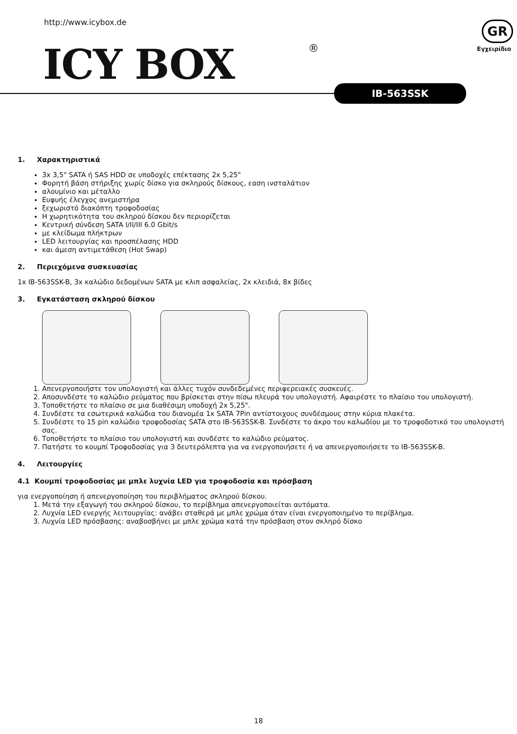http://www.icybox.de
ICY BOX ®
GR
Εγχειρίδιο
IB-563SSK
1. Χαρακτηριστικά
3x 3,5" SATA ή SAS HDD σε υποδοχές επέκτασης 2x 5,25"
Φορητή βάση στήριξης χωρίς δίσκο για σκληρούς δίσκους, εαση ινσταλάτιον
αλουμίνιο και μέταλλο
Ευφυής έλεγχος ανεμιστήρα
ξεχωριστό διακόπτη τροφοδοσίας
Η χωρητικότητα του σκληρού δίσκου δεν περιορίζεται
Κεντρική σύνδεση SATA I/II/III 6.0 Gbit/s
με κλείδωμα πλήκτρων
LED λειτουργίας και προσπέλασης HDD
και άμεση αντιμετάθεση (Hot Swap)
2. Περιεχόμενα συσκευασίας
1x IB-563SSK-B, 3x καλώδιο δεδομένων SATA με κλιπ ασφαλείας, 2x κλειδιά, 8x βίδες
3. Εγκατάσταση σκληρού δίσκου
1. Απενεργοποιήστε τον υπολογιστή και άλλες τυχόν συνδεδεμένες περιφερειακές συσκευές.
2. Αποσυνδέστε το καλώδιο ρεύματος που βρίσκεται στην πίσω πλευρά του υπολογιστή. Αφαιρέστε το πλαίσιο του υπολογιστή.
3. Τοποθετήστε το πλαίσιο σε μια διαθέσιμη υποδοχή 2x 5,25".
4. Συνδέστε τα εσωτερικά καλώδια του διανομέα 1x SATA 7Pin αντίστοιχους συνδέσμους στην κύρια πλακέτα.
5. Συνδέστε το 15 pin καλώδιο τροφοδοσίας SATA στο IB-563SSK-B. Συνδέστε το άκρο του καλωδίου με το τροφοδοτικό του υπολογιστή σας.
6. Τοποθετήστε το πλαίσιο του υπολογιστή και συνδέστε το καλώδιο ρεύματος.
7. Πατήστε το κουμπί Τροφοδοσίας για 3 δευτερόλεπτα για να ενεργοποιήσετε ή να απενεργοποιήσετε το IB-563SSK-B.
4. Λειτουργίες
4.1 Κουμπί τροφοδοσίας με μπλε λυχνία LED για τροφοδοσία και πρόσβαση
για ενεργοποίηση ή απενεργοποίηση του περιβλήματος σκληρού δίσκου.
1. Μετά την εξαγωγή του σκληρού δίσκου, το περίβλημα απενεργοποιείται αυτόματα.
2. Λυχνία LED ενεργής λειτουργίας: ανάβει σταθερά με μπλε χρώμα όταν είναι ενεργοποιημένο το περίβλημα.
3. Λυχνία LED πρόσβασης: αναβοσβήνει με μπλε χρώμα κατά την πρόσβαση στον σκληρό δίσκο
18